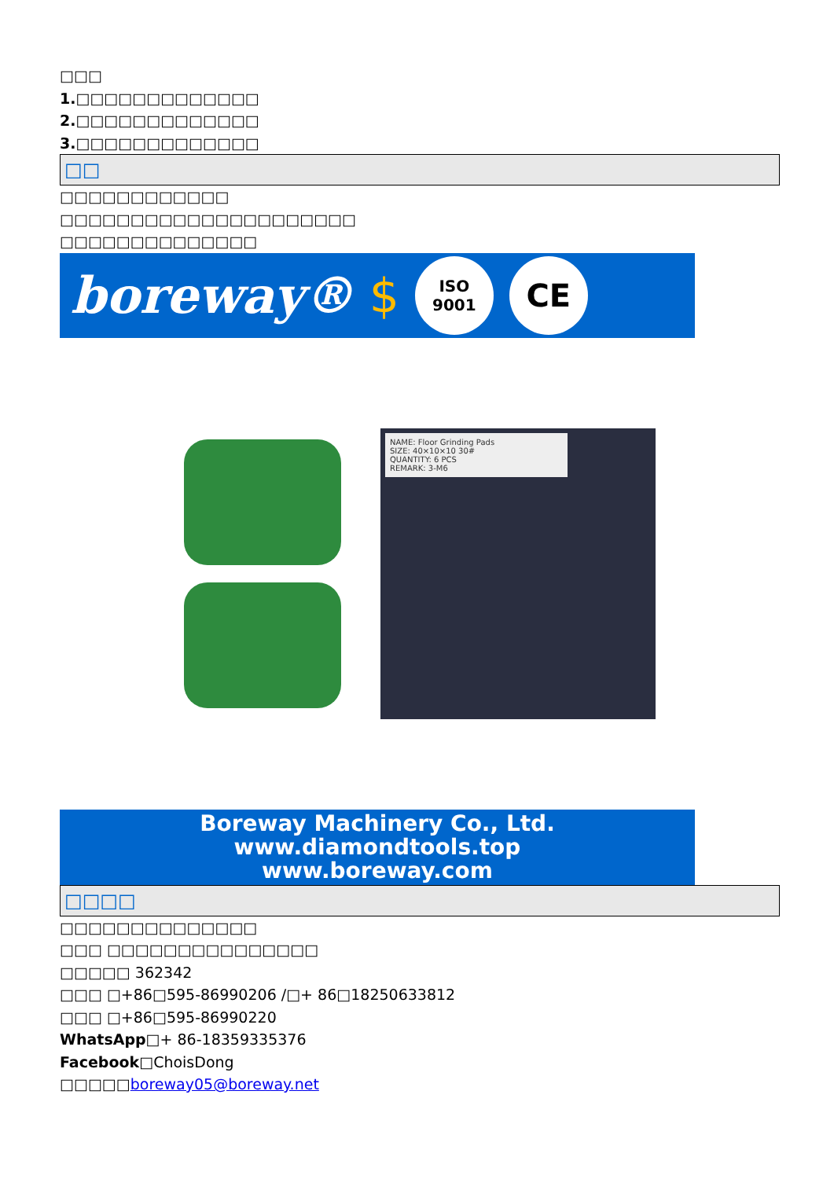□□□
1.□□□□□□□□□□□□□
2.□□□□□□□□□□□□□
3.□□□□□□□□□□□□□
□□
□□□□□□□□□□□□
□□□□□□□□□□□□□□□□□□□□□
□□□□□□□□□□□□□□
boreway® $
ISO
9001
CE
NAME: Floor Grinding Pads
SIZE: 40×10×10 30#
QUANTITY: 6 PCS
REMARK: 3-M6
Boreway Machinery Co., Ltd.
www.diamondtools.top
www.boreway.com
□□□□
□□□□□□□□□□□□□□
□□□ □□□□□□□□□□□□□□□
□□□□□ 362342
□□□ □+86□595-86990206 /□+ 86□18250633812
□□□ □+86□595-86990220
WhatsApp□+ 86-18359335376
Facebook□ChoisDong
□□□□□boreway05@boreway.net